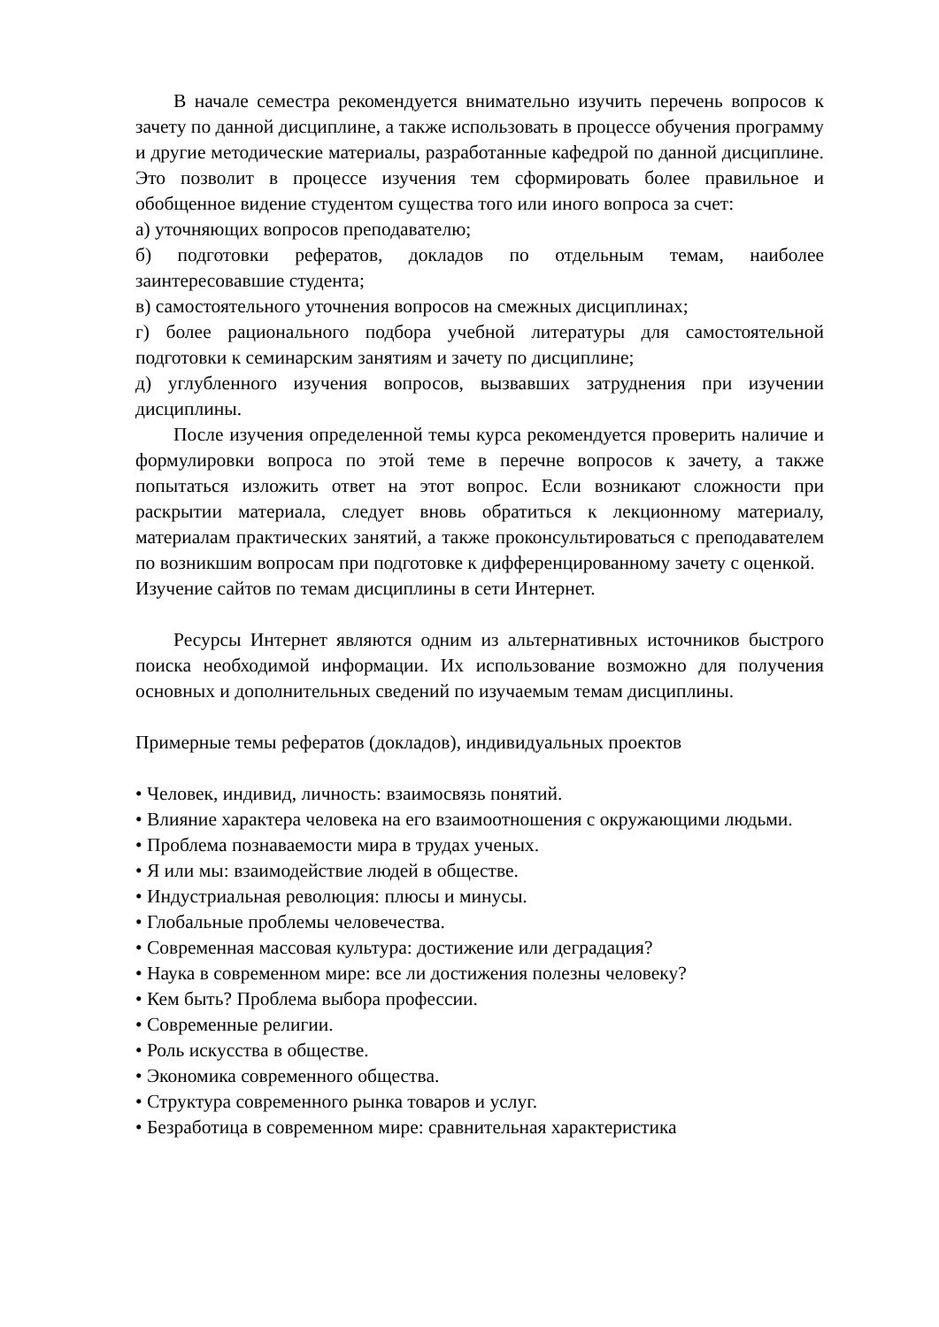В начале семестра рекомендуется внимательно изучить перечень вопросов к зачету по данной дисциплине, а также использовать в процессе обучения программу и другие методические материалы, разработанные кафедрой по данной дисциплине. Это позволит в процессе изучения тем сформировать более правильное и обобщенное видение студентом существа того или иного вопроса за счет:
а) уточняющих вопросов преподавателю;
б) подготовки рефератов, докладов по отдельным темам, наиболее заинтересовавшие студента;
в) самостоятельного уточнения вопросов на смежных дисциплинах;
г) более рационального подбора учебной литературы для самостоятельной подготовки к семинарским занятиям и зачету по дисциплине;
д) углубленного изучения вопросов, вызвавших затруднения при изучении дисциплины.
После изучения определенной темы курса рекомендуется проверить наличие и формулировки вопроса по этой теме в перечне вопросов к зачету, а также попытаться изложить ответ на этот вопрос. Если возникают сложности при раскрытии материала, следует вновь обратиться к лекционному материалу, материалам практических занятий, а также проконсультироваться с преподавателем по возникшим вопросам при подготовке к дифференцированному зачету с оценкой.
Изучение сайтов по темам дисциплины в сети Интернет.
Ресурсы Интернет являются одним из альтернативных источников быстрого поиска необходимой информации. Их использование возможно для получения основных и дополнительных сведений по изучаемым темам дисциплины.
Примерные темы рефератов (докладов), индивидуальных проектов
• Человек, индивид, личность: взаимосвязь понятий.
• Влияние характера человека на его взаимоотношения с окружающими людьми.
• Проблема познаваемости мира в трудах ученых.
• Я или мы: взаимодействие людей в обществе.
• Индустриальная революция: плюсы и минусы.
• Глобальные проблемы человечества.
• Современная массовая культура: достижение или деградация?
• Наука в современном мире: все ли достижения полезны человеку?
• Кем быть? Проблема выбора профессии.
• Современные религии.
• Роль искусства в обществе.
• Экономика современного общества.
• Структура современного рынка товаров и услуг.
• Безработица в современном мире: сравнительная характеристика